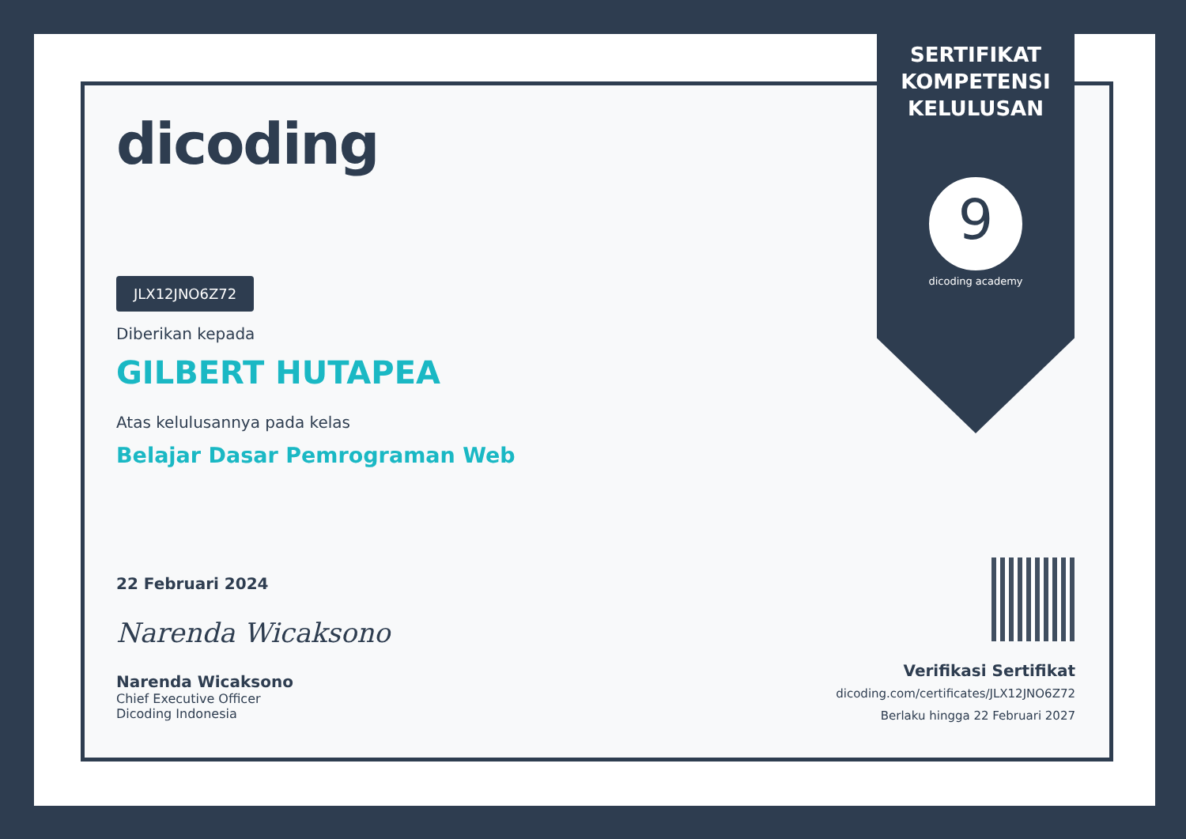SERTIFIKAT
KOMPETENSI
KELULUSAN
9
dicoding academy
dicoding
JLX12JNO6Z72
Diberikan kepada
GILBERT HUTAPEA
Atas kelulusannya pada kelas
Belajar Dasar Pemrograman Web
22 Februari 2024
Narenda Wicaksono
Narenda Wicaksono
Chief Executive Officer
Dicoding Indonesia
Verifikasi Sertifikat
dicoding.com/certificates/JLX12JNO6Z72
Berlaku hingga 22 Februari 2027